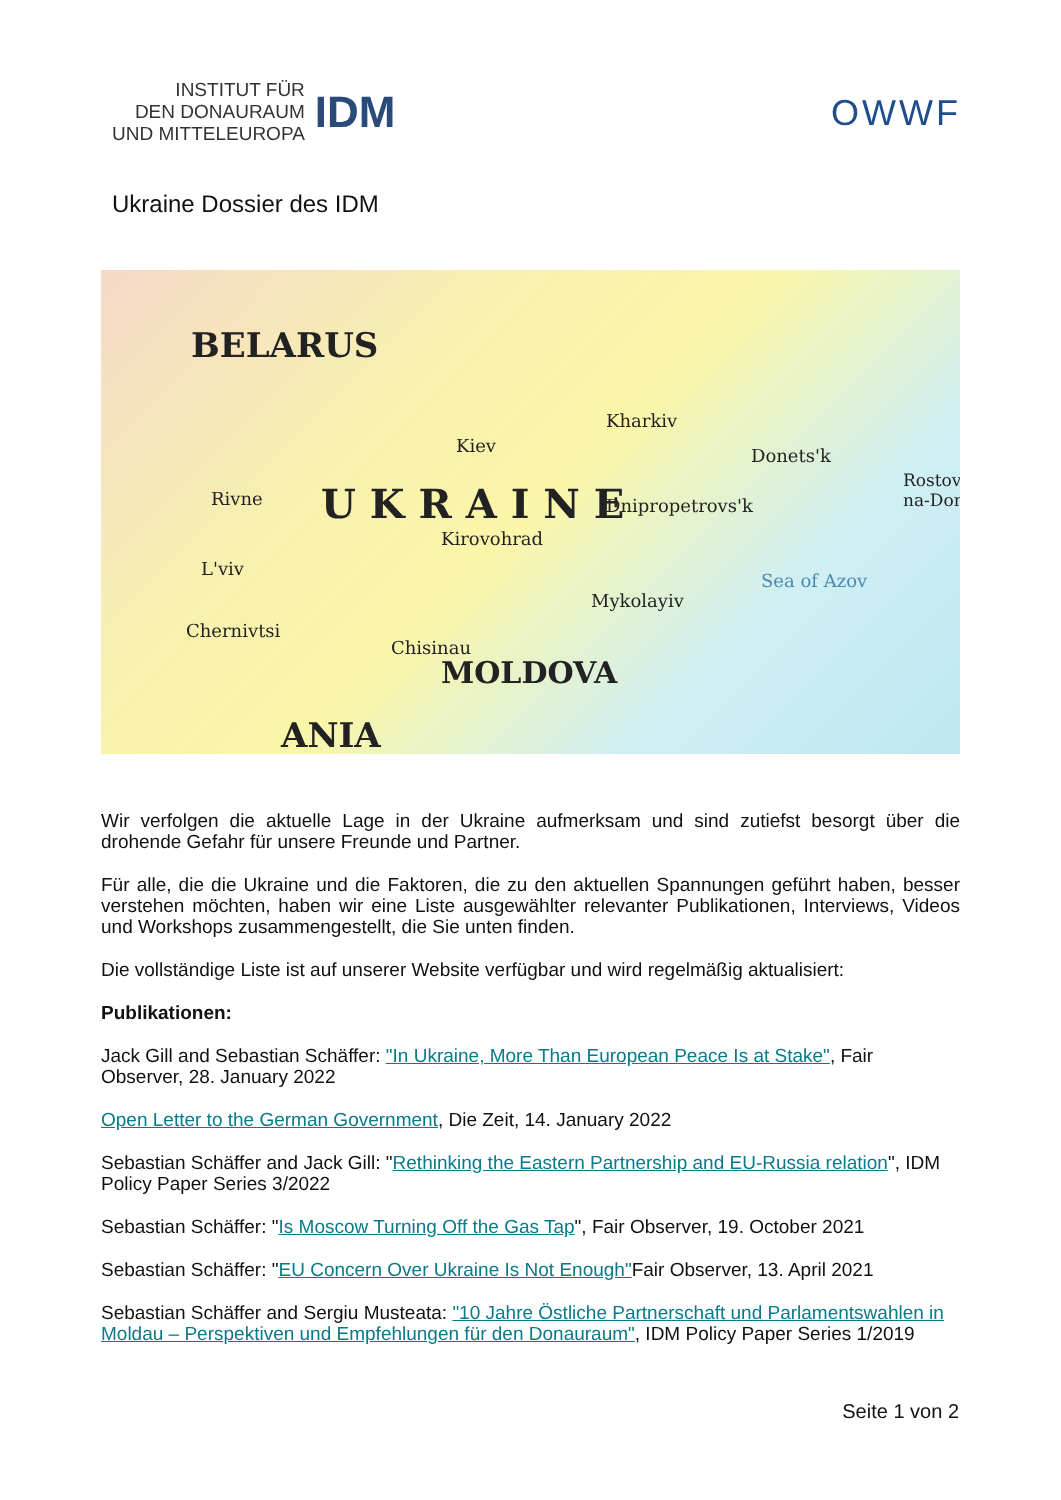INSTITUT FÜR
DEN DONAURAUM
UND MITTELEUROPA
IDM
OWWF
Ukraine Dossier des IDM
BELARUS
U K R A I N E
Kiev
Kharkiv
Rivne
L'viv
Kirovohrad
Dnipropetrovs'k
Donets'k
Chernivtsi
Chisinau
Mykolayiv
MOLDOVA
Sea of Azov
Rostov-na-Don
ANIA
Wir verfolgen die aktuelle Lage in der Ukraine aufmerksam und sind zutiefst besorgt über die drohende Gefahr für unsere Freunde und Partner.
Für alle, die die Ukraine und die Faktoren, die zu den aktuellen Spannungen geführt haben, besser verstehen möchten, haben wir eine Liste ausgewählter relevanter Publikationen, Interviews, Videos und Workshops zusammengestellt, die Sie unten finden.
Die vollständige Liste ist auf unserer Website verfügbar und wird regelmäßig aktualisiert:
Publikationen:
Jack Gill and Sebastian Schäffer: "In Ukraine, More Than European Peace Is at Stake", Fair Observer, 28. January 2022
Open Letter to the German Government, Die Zeit, 14. January 2022
Sebastian Schäffer and Jack Gill: "Rethinking the Eastern Partnership and EU-Russia relation", IDM Policy Paper Series 3/2022
Sebastian Schäffer: "Is Moscow Turning Off the Gas Tap", Fair Observer, 19. October 2021
Sebastian Schäffer: "EU Concern Over Ukraine Is Not Enough"Fair Observer, 13. April 2021
Sebastian Schäffer and Sergiu Musteata: "10 Jahre Östliche Partnerschaft und Parlamentswahlen in Moldau – Perspektiven und Empfehlungen für den Donauraum", IDM Policy Paper Series 1/2019
Seite 1 von 2